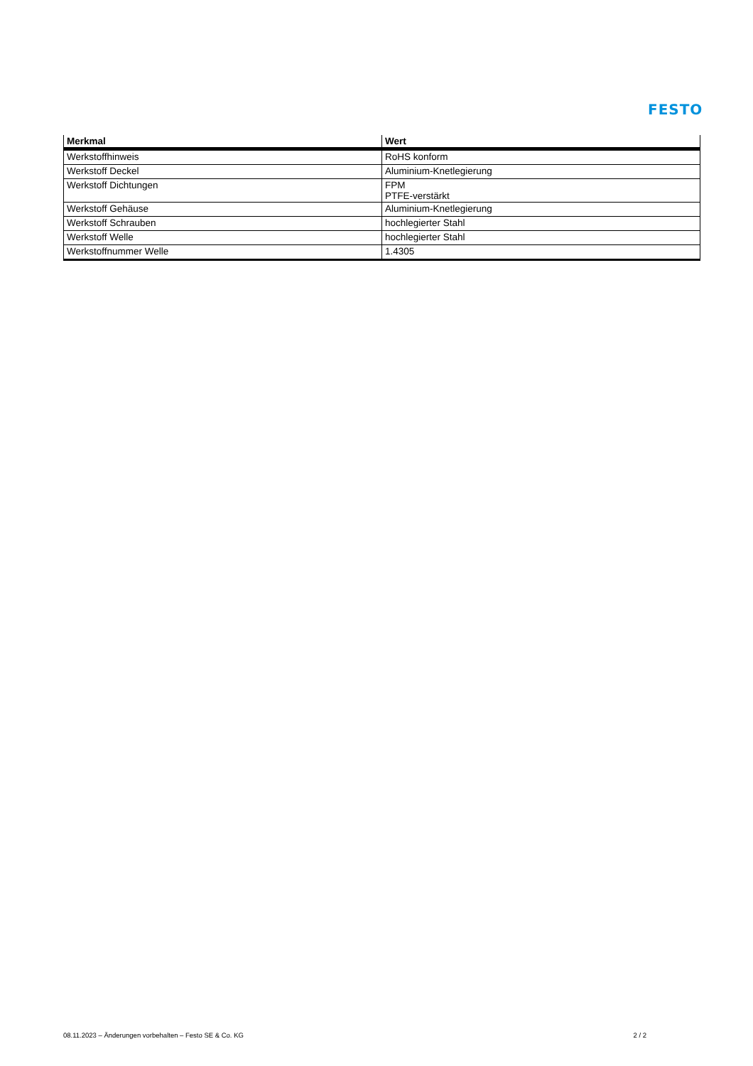FESTO
| Merkmal | Wert |
| --- | --- |
| Werkstoffhinweis | RoHS konform |
| Werkstoff Deckel | Aluminium-Knetlegierung |
| Werkstoff Dichtungen | FPM PTFE-verstärkt |
| Werkstoff Gehäuse | Aluminium-Knetlegierung |
| Werkstoff Schrauben | hochlegierter Stahl |
| Werkstoff Welle | hochlegierter Stahl |
| Werkstoffnummer Welle | 1.4305 |
08.11.2023 – Änderungen vorbehalten – Festo SE & Co. KG 2 / 2